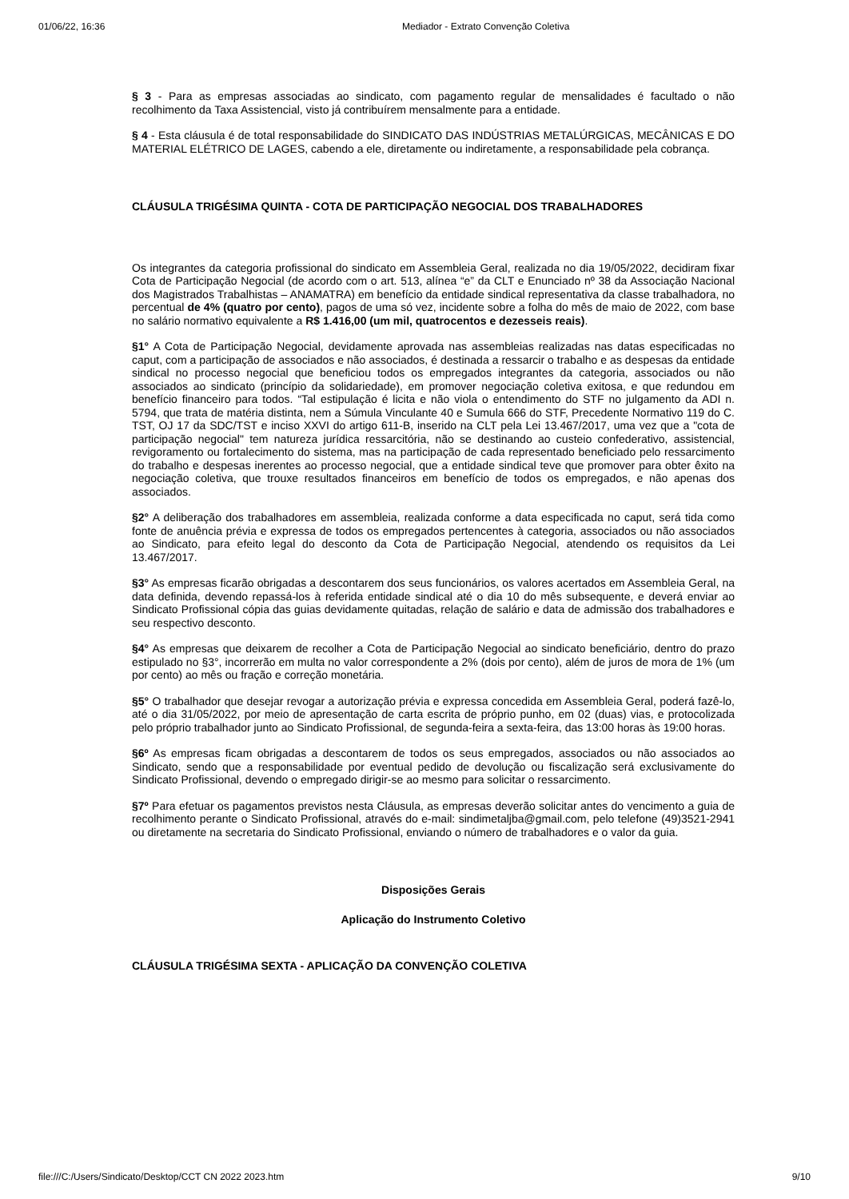01/06/22, 16:36 Mediador - Extrato Convenção Coletiva
§ 3 - Para as empresas associadas ao sindicato, com pagamento regular de mensalidades é facultado o não recolhimento da Taxa Assistencial, visto já contribuírem mensalmente para a entidade.
§ 4 - Esta cláusula é de total responsabilidade do SINDICATO DAS INDÚSTRIAS METALÚRGICAS, MECÂNICAS E DO MATERIAL ELÉTRICO DE LAGES, cabendo a ele, diretamente ou indiretamente, a responsabilidade pela cobrança.
CLÁUSULA TRIGÉSIMA QUINTA - COTA DE PARTICIPAÇÃO NEGOCIAL DOS TRABALHADORES
Os integrantes da categoria profissional do sindicato em Assembleia Geral, realizada no dia 19/05/2022, decidiram fixar Cota de Participação Negocial (de acordo com o art. 513, alínea “e” da CLT e Enunciado nº 38 da Associação Nacional dos Magistrados Trabalhistas – ANAMATRA) em benefício da entidade sindical representativa da classe trabalhadora, no percentual de 4% (quatro por cento), pagos de uma só vez, incidente sobre a folha do mês de maio de 2022, com base no salário normativo equivalente a R$ 1.416,00 (um mil, quatrocentos e dezesseis reais).
§1° A Cota de Participação Negocial, devidamente aprovada nas assembleias realizadas nas datas especificadas no caput, com a participação de associados e não associados, é destinada a ressarcir o trabalho e as despesas da entidade sindical no processo negocial que beneficiou todos os empregados integrantes da categoria, associados ou não associados ao sindicato (princípio da solidariedade), em promover negociação coletiva exitosa, e que redundou em benefício financeiro para todos. “Tal estipulação é licita e não viola o entendimento do STF no julgamento da ADI n. 5794, que trata de matéria distinta, nem a Súmula Vinculante 40 e Sumula 666 do STF, Precedente Normativo 119 do C. TST, OJ 17 da SDC/TST e inciso XXVI do artigo 611-B, inserido na CLT pela Lei 13.467/2017, uma vez que a "cota de participação negocial" tem natureza jurídica ressarcitória, não se destinando ao custeio confederativo, assistencial, revigoramento ou fortalecimento do sistema, mas na participação de cada representado beneficiado pelo ressarcimento do trabalho e despesas inerentes ao processo negocial, que a entidade sindical teve que promover para obter êxito na negociação coletiva, que trouxe resultados financeiros em benefício de todos os empregados, e não apenas dos associados.
§2° A deliberação dos trabalhadores em assembleia, realizada conforme a data especificada no caput, será tida como fonte de anuência prévia e expressa de todos os empregados pertencentes à categoria, associados ou não associados ao Sindicato, para efeito legal do desconto da Cota de Participação Negocial, atendendo os requisitos da Lei 13.467/2017.
§3° As empresas ficarão obrigadas a descontarem dos seus funcionários, os valores acertados em Assembleia Geral, na data definida, devendo repassá-los à referida entidade sindical até o dia 10 do mês subsequente, e deverá enviar ao Sindicato Profissional cópia das guias devidamente quitadas, relação de salário e data de admissão dos trabalhadores e seu respectivo desconto.
§4° As empresas que deixarem de recolher a Cota de Participação Negocial ao sindicato beneficiário, dentro do prazo estipulado no §3°, incorrerão em multa no valor correspondente a 2% (dois por cento), além de juros de mora de 1% (um por cento) ao mês ou fração e correção monetária.
§5° O trabalhador que desejar revogar a autorização prévia e expressa concedida em Assembleia Geral, poderá fazê-lo, até o dia 31/05/2022, por meio de apresentação de carta escrita de próprio punho, em 02 (duas) vias, e protocolizada pelo próprio trabalhador junto ao Sindicato Profissional, de segunda-feira a sexta-feira, das 13:00 horas às 19:00 horas.
§6º As empresas ficam obrigadas a descontarem de todos os seus empregados, associados ou não associados ao Sindicato, sendo que a responsabilidade por eventual pedido de devolução ou fiscalização será exclusivamente do Sindicato Profissional, devendo o empregado dirigir-se ao mesmo para solicitar o ressarcimento.
§7º Para efetuar os pagamentos previstos nesta Cláusula, as empresas deverão solicitar antes do vencimento a guia de recolhimento perante o Sindicato Profissional, através do e-mail: sindimetaljba@gmail.com, pelo telefone (49)3521-2941 ou diretamente na secretaria do Sindicato Profissional, enviando o número de trabalhadores e o valor da guia.
Disposições Gerais
Aplicação do Instrumento Coletivo
CLÁUSULA TRIGÉSIMA SEXTA - APLICAÇÃO DA CONVENÇÃO COLETIVA
file:///C:/Users/Sindicato/Desktop/CCT CN 2022 2023.htm 9/10